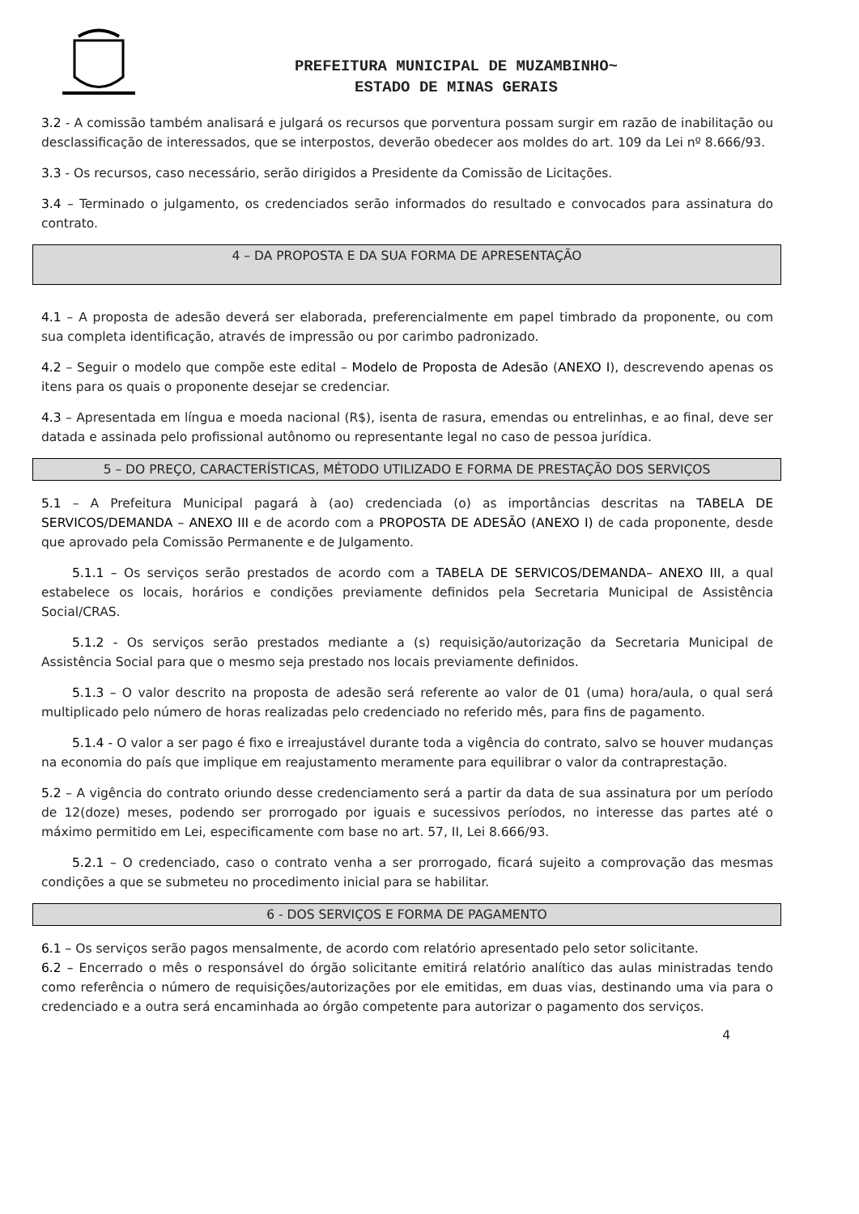PREFEITURA MUNICIPAL DE MUZAMBINHO~
ESTADO DE MINAS GERAIS
3.2 - A comissão também analisará e julgará os recursos que porventura possam surgir em razão de inabilitação ou desclassificação de interessados, que se interpostos, deverão obedecer aos moldes do art. 109 da Lei nº 8.666/93.
3.3 - Os recursos, caso necessário, serão dirigidos a Presidente da Comissão de Licitações.
3.4 – Terminado o julgamento, os credenciados serão informados do resultado e convocados para assinatura do contrato.
4 – DA PROPOSTA E DA SUA FORMA DE APRESENTAÇÃO
4.1 – A proposta de adesão deverá ser elaborada, preferencialmente em papel timbrado da proponente, ou com sua completa identificação, através de impressão ou por carimbo padronizado.
4.2 – Seguir o modelo que compõe este edital – Modelo de Proposta de Adesão (ANEXO I), descrevendo apenas os itens para os quais o proponente desejar se credenciar.
4.3 – Apresentada em língua e moeda nacional (R$), isenta de rasura, emendas ou entrelinhas, e ao final, deve ser datada e assinada pelo profissional autônomo ou representante legal no caso de pessoa jurídica.
5 – DO PREÇO, CARACTERÍSTICAS, MÉTODO UTILIZADO E FORMA DE PRESTAÇÃO DOS SERVIÇOS
5.1 – A Prefeitura Municipal pagará à (ao) credenciada (o) as importâncias descritas na TABELA DE SERVICOS/DEMANDA – ANEXO III e de acordo com a PROPOSTA DE ADESÃO (ANEXO I) de cada proponente, desde que aprovado pela Comissão Permanente e de Julgamento.
5.1.1 – Os serviços serão prestados de acordo com a TABELA DE SERVICOS/DEMANDA– ANEXO III, a qual estabelece os locais, horários e condições previamente definidos pela Secretaria Municipal de Assistência Social/CRAS.
5.1.2 - Os serviços serão prestados mediante a (s) requisição/autorização da Secretaria Municipal de Assistência Social para que o mesmo seja prestado nos locais previamente definidos.
5.1.3 – O valor descrito na proposta de adesão será referente ao valor de 01 (uma) hora/aula, o qual será multiplicado pelo número de horas realizadas pelo credenciado no referido mês, para fins de pagamento.
5.1.4 - O valor a ser pago é fixo e irreajustável durante toda a vigência do contrato, salvo se houver mudanças na economia do país que implique em reajustamento meramente para equilibrar o valor da contraprestação.
5.2 – A vigência do contrato oriundo desse credenciamento será a partir da data de sua assinatura por um período de 12(doze) meses, podendo ser prorrogado por iguais e sucessivos períodos, no interesse das partes até o máximo permitido em Lei, especificamente com base no art. 57, II, Lei 8.666/93.
5.2.1 – O credenciado, caso o contrato venha a ser prorrogado, ficará sujeito a comprovação das mesmas condições a que se submeteu no procedimento inicial para se habilitar.
6 - DOS SERVIÇOS E FORMA DE PAGAMENTO
6.1 – Os serviços serão pagos mensalmente, de acordo com relatório apresentado pelo setor solicitante.
6.2 – Encerrado o mês o responsável do órgão solicitante emitirá relatório analítico das aulas ministradas tendo como referência o número de requisições/autorizações por ele emitidas, em duas vias, destinando uma via para o credenciado e a outra será encaminhada ao órgão competente para autorizar o pagamento dos serviços.
4